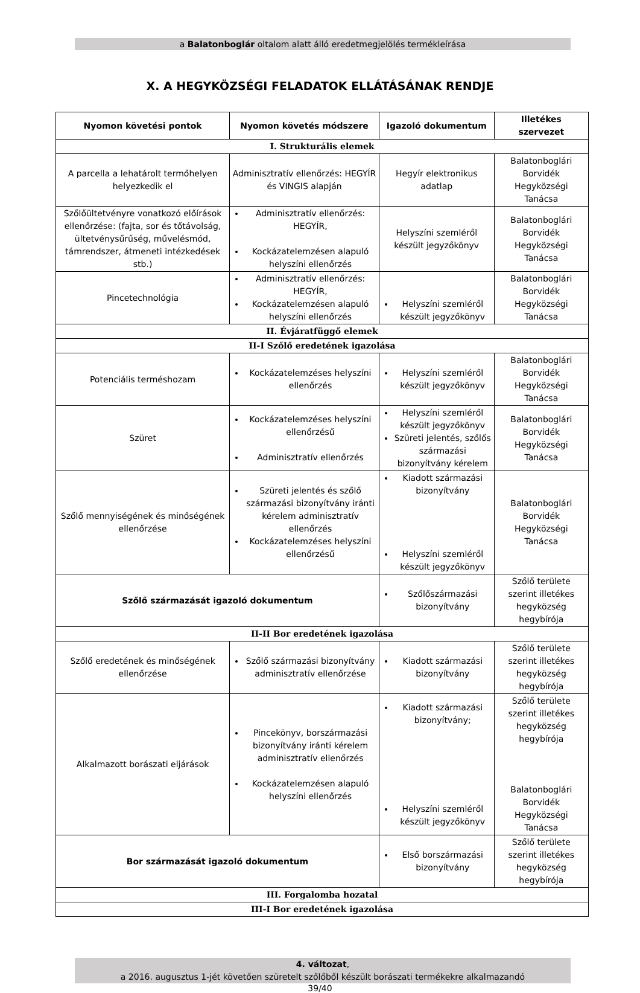a Balatonboglár oltalom alatt álló eredetmegjelölés termékleírása
X. A HEGYKÖZSÉGI FELADATOK ELLÁTÁSÁNAK RENDJE
| Nyomon követési pontok | Nyomon követés módszere | Igazoló dokumentum | Illetékes szervezet |
| --- | --- | --- | --- |
| I. Strukturális elemek | | | |
| A parcella a lehatárolt termőhelyen helyezkedik el | Adminisztratív ellenőrzés: HEGYÍR és VINGIS alapján | Hegyír elektronikus adatlap | Balatonboglári Borvidék Hegyközségi Tanácsa |
| Szőlőültetvényre vonatkozó előírások ellenőrzése: (fajta, sor és tőtávolság, ültetvénysűrűség, művelésmód, támrendszer, átmeneti intézkedések stb.) | Adminisztratív ellenőrzés: HEGYÍR, Kockázatelemzésen alapuló helyszíni ellenőrzés | Helyszíni szemléről készült jegyzőkönyv | Balatonboglári Borvidék Hegyközségi Tanácsa |
| Pincetechnológia | Adminisztratív ellenőrzés: HEGYÍR, Kockázatelemzésen alapuló helyszíni ellenőrzés | Helyszíni szemléről készült jegyzőkönyv | Balatonboglári Borvidék Hegyközségi Tanácsa |
| II. Évjáratfüggő elemek | | | |
| II-I Szőlő eredetének igazolása | | | |
| Potenciális terméshozam | Kockázatelemzéses helyszíni ellenőrzés | Helyszíni szemléről készült jegyzőkönyv | Balatonboglári Borvidék Hegyközségi Tanácsa |
| Szüret | Kockázatelemzéses helyszíni ellenőrzésű Adminisztratív ellenőrzés | Helyszíni szemléről készült jegyzőkönyv Szüreti jelentés, szőlős származási bizonyítvány kérelem | Balatonboglári Borvidék Hegyközségi Tanácsa |
| Szőlő mennyiségének és minőségének ellenőrzése | Szüreti jelentés és szőlő származási bizonyítvány iránti kérelem adminisztratív ellenőrzés Kockázatelemzéses helyszíni ellenőrzésű | Kiadott származási bizonyítvány Helyszíni szemléről készült jegyzőkönyv | Balatonboglári Borvidék Hegyközségi Tanácsa |
| Szőlő származását igazoló dokumentum | | Szőlőszármazási bizonyítvány | Szőlő területe szerint illetékes hegyközség hegybírója |
| II-II Bor eredetének igazolása | | | |
| Szőlő eredetének és minőségének ellenőrzése | Szőlő származási bizonyítvány adminisztratív ellenőrzése | Kiadott származási bizonyítvány | Szőlő területe szerint illetékes hegyközség hegybírója |
| Alkalmazott borászati eljárások | Pincekönyv, borszármazási bizonyítvány iránti kérelem adminisztratív ellenőrzés Kockázatelemzésen alapuló helyszíni ellenőrzés | Kiadott származási bizonyítvány; Helyszíni szemléről készült jegyzőkönyv | Szőlő területe szerint illetékes hegyközség hegybírója Balatonboglári Borvidék Hegyközségi Tanácsa |
| Bor származását igazoló dokumentum | | Első borszármazási bizonyítvány | Szőlő területe szerint illetékes hegyközség hegybírója |
| III. Forgalomba hozatal | | | |
| III-I Bor eredetének igazolása | | | |
4. változat,
a 2016. augusztus 1-jét követően szüretelt szőlőből készült borászati termékekre alkalmazandó
39/40